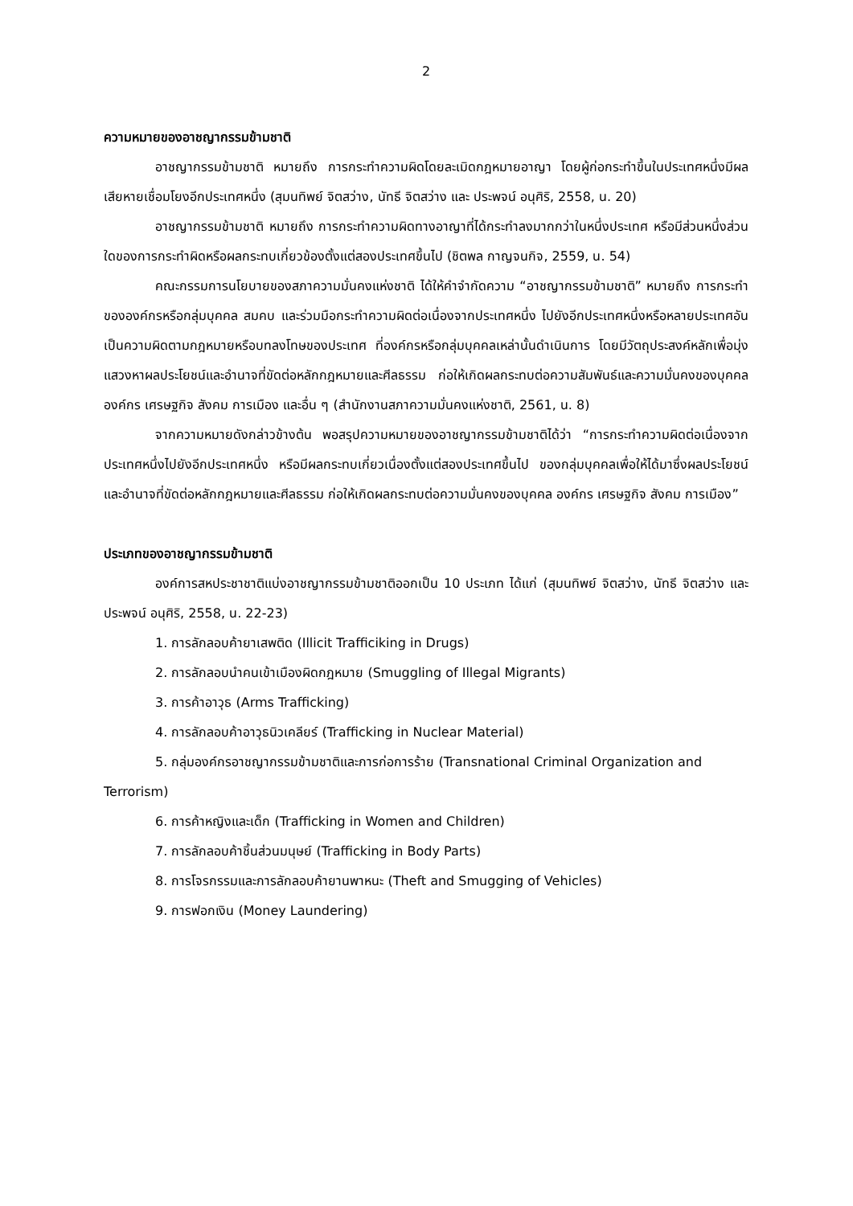2
ความหมายของอาชญากรรมข้ามชาติ
อาชญากรรมข้ามชาติ หมายถึง การกระทำความผิดโดยละเมิดกฎหมายอาญา โดยผู้ก่อกระทำขึ้นในประเทศหนึ่งมีผลเสียหายเชื่อมโยงอีกประเทศหนึ่ง (สุมนทิพย์ จิตสว่าง, นัทธี จิตสว่าง และ ประพจน์ อนุศิริ, 2558, น. 20)
อาชญากรรมข้ามชาติ หมายถึง การกระทำความผิดทางอาญาที่ได้กระทำลงมากกว่าในหนึ่งประเทศ หรือมีส่วนหนึ่งส่วนใดของการกระทำผิดหรือผลกระทบเกี่ยวข้องตั้งแต่สองประเทศขึ้นไป (ชิตพล กาญจนกิจ, 2559, น. 54)
คณะกรรมการนโยบายของสภาความมั่นคงแห่งชาติ ได้ให้คำจำกัดความ “อาชญากรรมข้ามชาติ” หมายถึง การกระทำขององค์กรหรือกลุ่มบุคคล สมคบ และร่วมมือกระทำความผิดต่อเนื่องจากประเทศหนึ่ง ไปยังอีกประเทศหนึ่งหรือหลายประเทศอันเป็นความผิดตามกฎหมายหรือบทลงโทษของประเทศ ที่องค์กรหรือกลุ่มบุคคลเหล่านั้นดำเนินการ โดยมีวัตถุประสงค์หลักเพื่อมุ่งแสวงหาผลประโยชน์และอำนาจที่ขัดต่อหลักกฎหมายและศีลธรรม ก่อให้เกิดผลกระทบต่อความสัมพันธ์และความมั่นคงของบุคคล องค์กร เศรษฐกิจ สังคม การเมือง และอื่น ๆ (สำนักงานสภาความมั่นคงแห่งชาติ, 2561, น. 8)
จากความหมายดังกล่าวข้างต้น พอสรุปความหมายของอาชญากรรมข้ามชาติได้ว่า “การกระทำความผิดต่อเนื่องจากประเทศหนึ่งไปยังอีกประเทศหนึ่ง หรือมีผลกระทบเกี่ยวเนื่องตั้งแต่สองประเทศขึ้นไป ของกลุ่มบุคคลเพื่อให้ได้มาซึ่งผลประโยชน์และอำนาจที่ขัดต่อหลักกฎหมายและศีลธรรม ก่อให้เกิดผลกระทบต่อความมั่นคงของบุคคล องค์กร เศรษฐกิจ สังคม การเมือง”
ประเภทของอาชญากรรมข้ามชาติ
องค์การสหประชาชาติแบ่งอาชญากรรมข้ามชาติออกเป็น 10 ประเภท ได้แก่ (สุมนทิพย์ จิตสว่าง, นัทธี จิตสว่าง และ ประพจน์ อนุศิริ, 2558, น. 22-23)
1. การลักลอบค้ายาเสพติด (Illicit Trafficiking in Drugs)
2. การลักลอบนำคนเข้าเมืองผิดกฎหมาย (Smuggling of Illegal Migrants)
3. การค้าอาวุธ (Arms Trafficking)
4. การลักลอบค้าอาวุธนิวเคลียร์ (Trafficking in Nuclear Material)
5. กลุ่มองค์กรอาชญากรรมข้ามชาติและการก่อการร้าย (Transnational Criminal Organization and Terrorism)
6. การค้าหญิงและเด็ก (Trafficking in Women and Children)
7. การลักลอบค้าชิ้นส่วนมนุษย์ (Trafficking in Body Parts)
8. การโจรกรรมและการลักลอบค้ายานพาหนะ (Theft and Smugging of Vehicles)
9. การฟอกเงิน (Money Laundering)